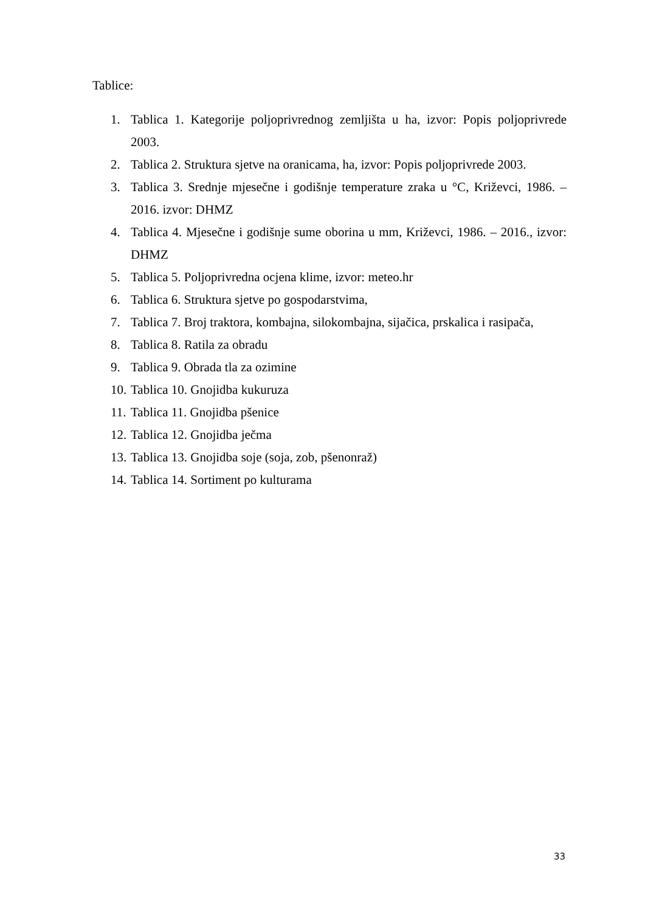Tablice:
1. Tablica 1. Kategorije poljoprivrednog zemljišta u ha, izvor: Popis poljoprivrede 2003.
2. Tablica 2. Struktura sjetve na oranicama, ha, izvor: Popis poljoprivrede 2003.
3. Tablica 3. Srednje mjesečne i godišnje temperature zraka u °C, Križevci, 1986. – 2016. izvor: DHMZ
4. Tablica 4. Mjesečne i godišnje sume oborina u mm, Križevci, 1986. – 2016., izvor: DHMZ
5. Tablica 5. Poljoprivredna ocjena klime, izvor: meteo.hr
6. Tablica 6. Struktura sjetve po gospodarstvima,
7. Tablica 7. Broj traktora, kombajna, silokombajna, sijačica, prskalica i rasipača,
8. Tablica 8. Ratila za obradu
9. Tablica 9. Obrada tla za ozimine
10. Tablica 10. Gnojidba kukuruza
11. Tablica 11. Gnojidba pšenice
12. Tablica 12. Gnojidba ječma
13. Tablica 13. Gnojidba soje (soja, zob, pšenonraž)
14. Tablica 14. Sortiment po kulturama
33